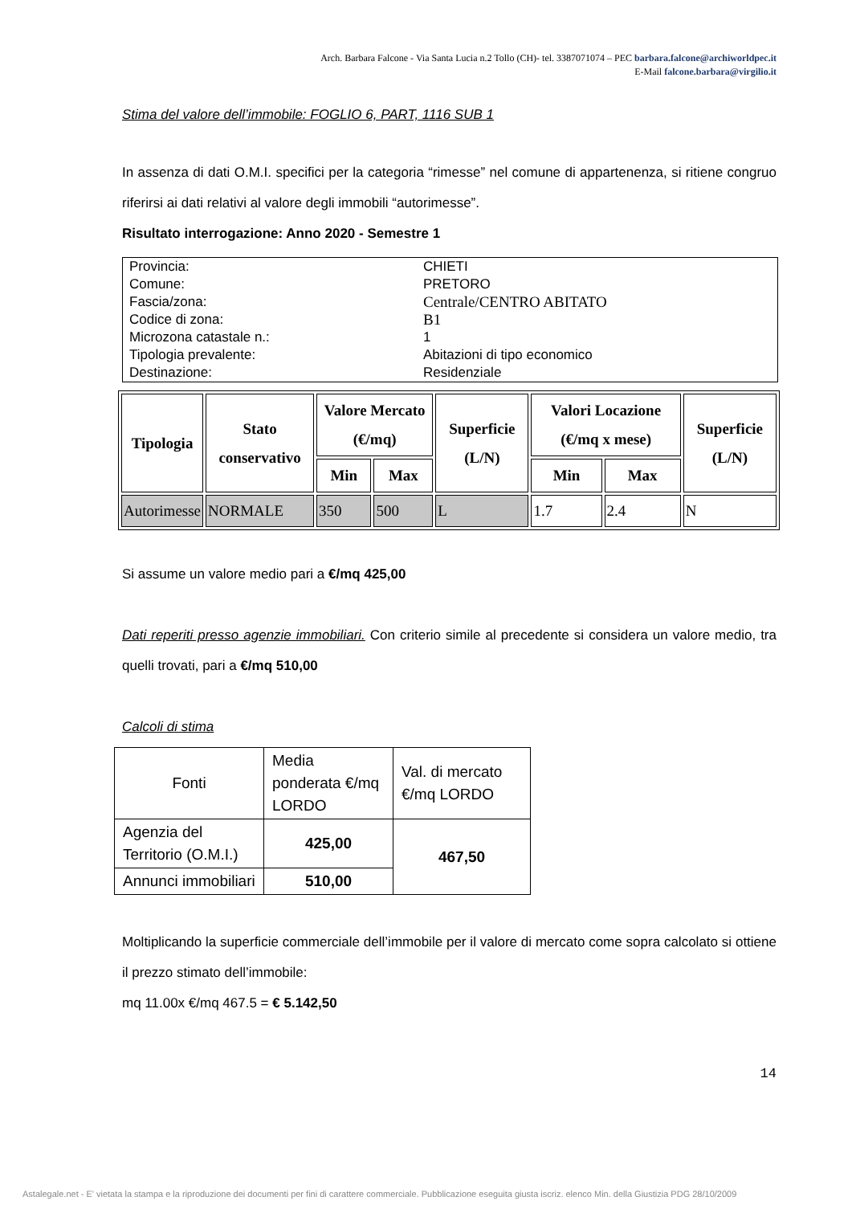Arch. Barbara Falcone - Via Santa Lucia n.2 Tollo (CH)- tel. 3387071074 – PEC barbara.falcone@archiworldpec.it
E-Mail falcone.barbara@virgilio.it
Stima del valore dell’immobile: FOGLIO 6, PART, 1116 SUB 1
In assenza di dati O.M.I. specifici per la categoria “rimesse” nel comune di appartenenza, si ritiene congruo riferirsi ai dati relativi al valore degli immobili “autorimesse”.
Risultato interrogazione: Anno 2020 - Semestre 1
| Provincia: | CHIETI |
| Comune: | PRETORO |
| Fascia/zona: | Centrale/CENTRO ABITATO |
| Codice di zona: | B1 |
| Microzona catastale n.: | 1 |
| Tipologia prevalente: | Abitazioni di tipo economico |
| Destinazione: | Residenziale |
| Tipologia | Stato conservativo | Valore Mercato (€/mq) | | Superficie (L/N) | Valori Locazione (€/mq x mese) | | Superficie (L/N) |
| --- | --- | --- | --- | --- | --- | --- | --- |
| | | Min | Max | | Min | Max | |
| Autorimesse | NORMALE | 350 | 500 | L | 1.7 | 2.4 | N |
Si assume un valore medio pari a €/mq 425,00
Dati reperiti presso agenzie immobiliari. Con criterio simile al precedente si considera un valore medio, tra quelli trovati, pari a €/mq 510,00
Calcoli di stima
| Fonti | Media ponderata €/mq LORDO | Val. di mercato €/mq LORDO |
| Agenzia del Territorio (O.M.I.) | 425,00 | 467,50 |
| Annunci immobiliari | 510,00 | |
Moltiplicando la superficie commerciale dell’immobile per il valore di mercato come sopra calcolato si ottiene il prezzo stimato dell’immobile:
mq 11.00x €/mq 467.5 = € 5.142,50
14
Astalegale.net - E' vietata la stampa e la riproduzione dei documenti per fini di carattere commerciale. Pubblicazione eseguita giusta iscriz. elenco Min. della Giustizia PDG 28/10/2009